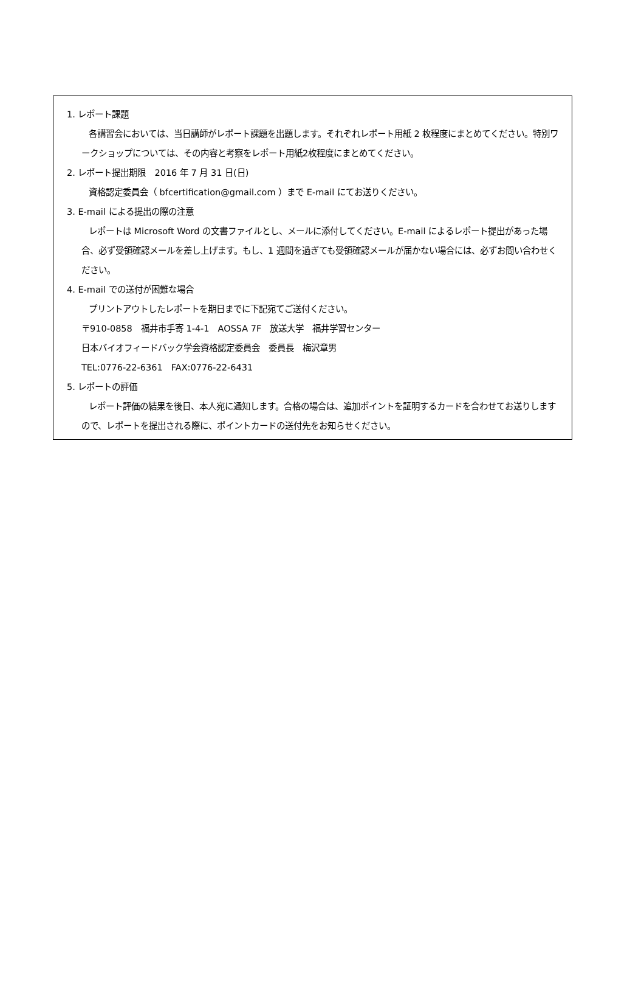1. レポート課題
各講習会においては、当日講師がレポート課題を出題します。それぞれレポート用紙 2 枚程度にまとめてください。特別ワークショップについては、その内容と考察をレポート用紙2枚程度にまとめてください。
2. レポート提出期限　2016 年 7 月 31 日(日)
資格認定委員会（ bfcertification@gmail.com ）まで E-mail にてお送りください。
3. E-mail による提出の際の注意
レポートは Microsoft Word の文書ファイルとし、メールに添付してください。E-mail によるレポート提出があった場合、必ず受領確認メールを差し上げます。もし、1 週間を過ぎても受領確認メールが届かない場合には、必ずお問い合わせください。
4. E-mail での送付が困難な場合
プリントアウトしたレポートを期日までに下記宛てご送付ください。
〒910-0858　福井市手寄 1-4-1　AOSSA 7F　放送大学　福井学習センター
日本バイオフィードバック学会資格認定委員会　委員長　梅沢章男
TEL:0776-22-6361　FAX:0776-22-6431
5. レポートの評価
レポート評価の結果を後日、本人宛に通知します。合格の場合は、追加ポイントを証明するカードを合わせてお送りしますので、レポートを提出される際に、ポイントカードの送付先をお知らせください。